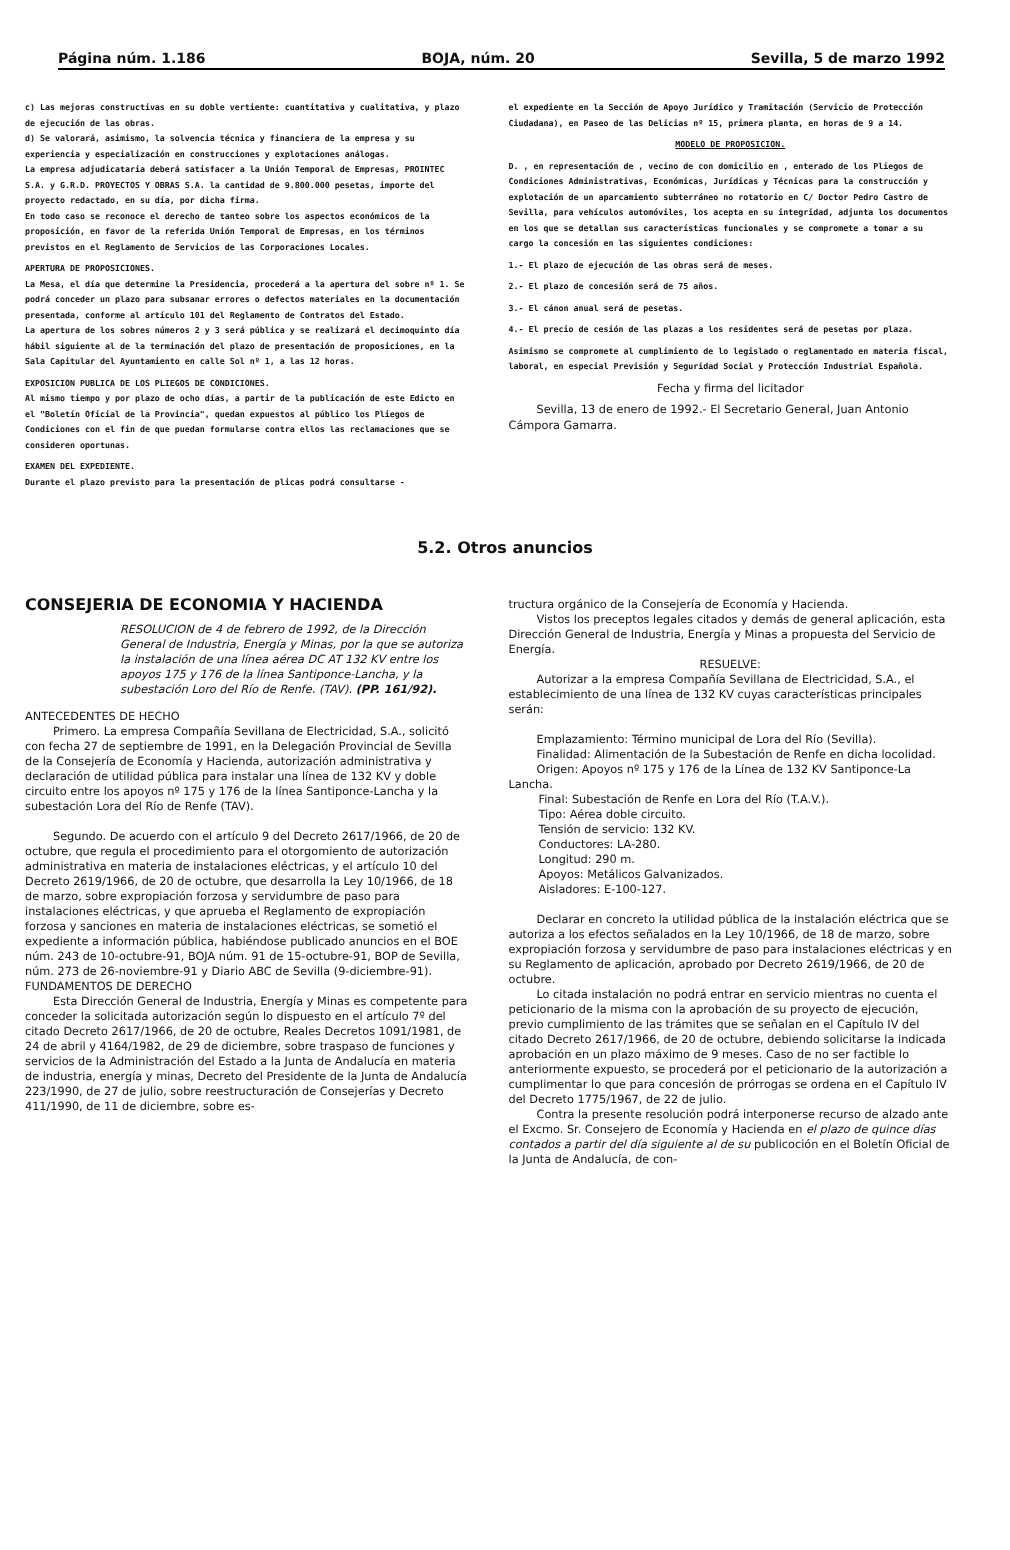Página núm. 1.186 BOJA, núm. 20 Sevilla, 5 de marzo 1992
c) Las mejoras constructivas en su doble vertiente: cuantitativa y cualitativa, y plazo de ejecución de las obras.
d) Se valorará, asimismo, la solvencia técnica y financiera de la empresa y su experiencia y especialización en construcciones y explotaciones análogas.
La empresa adjudicataria deberá satisfacer a la Unión Temporal de Empresas, PROINTEC S.A. y G.R.D. PROYECTOS Y OBRAS S.A. la cantidad de 9.800.000 pesetas, importe del proyecto redactado, en su día, por dicha firma.
En todo caso se reconoce el derecho de tanteo sobre los aspectos económicos de la proposición, en favor de la referida Unión Temporal de Empresas, en los términos previstos en el Reglamento de Servicios de las Corporaciones Locales.
APERTURA DE PROPOSICIONES.
La Mesa, el día que determine la Presidencia, procederá a la apertura del sobre nº 1. Se podrá conceder un plazo para subsanar errores o defectos materiales en la documentación presentada, conforme al artículo 101 del Reglamento de Contratos del Estado.
La apertura de los sobres números 2 y 3 será pública y se realizará el decimoquinto día hábil siguiente al de la terminación del plazo de presentación de proposiciones, en la Sala Capitular del Ayuntamiento en calle Sol nº 1, a las 12 horas.
EXPOSICION PUBLICA DE LOS PLIEGOS DE CONDICIONES.
Al mismo tiempo y por plazo de ocho días, a partir de la publicación de este Edicto en el "Boletín Oficial de la Provincia", quedan expuestos al público los Pliegos de Condiciones con el fin de que puedan formularse contra ellos las reclamaciones que se consideren oportunas.
EXAMEN DEL EXPEDIENTE.
Durante el plazo previsto para la presentación de plicas podrá consultarse -
el expediente en la Sección de Apoyo Jurídico y Tramitación (Servicio de Protección Ciudadana), en Paseo de las Delicias nº 15, primera planta, en horas de 9 a 14.
MODELO DE PROPOSICION.
D. , en representación de , vecino de con domicilio en , enterado de los Pliegos de Condiciones Administrativas, Económicas, Jurídicas y Técnicas para la construcción y explotación de un aparcamiento subterráneo no rotatorio en C/ Doctor Pedro Castro de Sevilla, para vehículos automóviles, los acepta en su integridad, adjunta los documentos en los que se detallan sus características funcionales y se compromete a tomar a su cargo la concesión en las siguientes condiciones:
1.- El plazo de ejecución de las obras será de meses.
2.- El plazo de concesión será de 75 años.
3.- El cánon anual será de pesetas.
4.- El precio de cesión de las plazas a los residentes será de pesetas por plaza.
Asimismo se compromete al cumplimiento de lo legislado o reglamentado en materia fiscal, laboral, en especial Previsión y Seguridad Social y Protección Industrial Española.
Fecha y firma del licitador
Sevilla, 13 de enero de 1992.- El Secretario General, Juan Antonio Cámpora Gamarra.
5.2. Otros anuncios
CONSEJERIA DE ECONOMIA Y HACIENDA
RESOLUCION de 4 de febrero de 1992, de la Dirección General de Industria, Energía y Minas, por la que se autoriza la instalación de una línea aérea DC AT 132 KV entre los apoyos 175 y 176 de la línea Santiponce-Lancha, y la subestación Loro del Río de Renfe. (TAV). (PP. 161/92).
ANTECEDENTES DE HECHO
Primero. La empresa Compañía Sevillana de Electricidad, S.A., solicitó con fecha 27 de septiembre de 1991, en la Delegación Provincial de Sevilla de la Consejería de Economía y Hacienda, autorización administrativa y declaración de utilidad pública para instalar una línea de 132 KV y doble circuito entre los apoyos nº 175 y 176 de la línea Santiponce-Lancha y la subestación Lora del Río de Renfe (TAV).
Segundo. De acuerdo con el artículo 9 del Decreto 2617/1966, de 20 de octubre, que regula el procedimiento para el otorgomiento de autorización administrativa en materia de instalaciones eléctricas, y el artículo 10 del Decreto 2619/1966, de 20 de octubre, que desarrolla la Ley 10/1966, de 18 de marzo, sobre expropiación forzosa y servidumbre de paso para instalaciones eléctricas, y que aprueba el Reglamento de expropiación forzosa y sanciones en materia de instalaciones eléctricas, se sometió el expediente a información pública, habiéndose publicado anuncios en el BOE núm. 243 de 10-octubre-91, BOJA núm. 91 de 15-octubre-91, BOP de Sevilla, núm. 273 de 26-noviembre-91 y Diario ABC de Sevilla (9-diciembre-91).
FUNDAMENTOS DE DERECHO
Esta Dirección General de Industria, Energía y Minas es competente para conceder la solicitada autorización según lo dispuesto en el artículo 7º del citado Decreto 2617/1966, de 20 de octubre, Reales Decretos 1091/1981, de 24 de abril y 4164/1982, de 29 de diciembre, sobre traspaso de funciones y servicios de la Administración del Estado a la Junta de Andalucía en materia de industria, energía y minas, Decreto del Presidente de la Junta de Andalucía 223/1990, de 27 de julio, sobre reestructuración de Consejerías y Decreto 411/1990, de 11 de diciembre, sobre es-
tructura orgánico de la Consejería de Economía y Hacienda.
Vistos los preceptos legales citados y demás de general aplicación, esta Dirección General de Industria, Energía y Minas a propuesta del Servicio de Energía.
RESUELVE:
Autorizar a la empresa Compañía Sevillana de Electricidad, S.A., el establecimiento de una línea de 132 KV cuyas características principales serán:
Emplazamiento: Término municipal de Lora del Río (Sevilla).
Finalidad: Alimentación de la Subestación de Renfe en dicha locolidad.
Origen: Apoyos nº 175 y 176 de la Línea de 132 KV Santiponce-La Lancha.
Final: Subestación de Renfe en Lora del Río (T.A.V.).
Tipo: Aérea doble circuito.
Tensión de servicio: 132 KV.
Conductores: LA-280.
Longitud: 290 m.
Apoyos: Metálicos Galvanizados.
Aisladores: E-100-127.
Declarar en concreto la utilidad pública de la instalación eléctrica que se autoriza a los efectos señalados en la Ley 10/1966, de 18 de marzo, sobre expropiación forzosa y servidumbre de paso para instalaciones eléctricas y en su Reglamento de aplicación, aprobado por Decreto 2619/1966, de 20 de octubre.
Lo citada instalación no podrá entrar en servicio mientras no cuenta el peticionario de la misma con la aprobación de su proyecto de ejecución, previo cumplimiento de las trámites que se señalan en el Capítulo IV del citado Decreto 2617/1966, de 20 de octubre, debiendo solicitarse la indicada aprobación en un plazo máximo de 9 meses. Caso de no ser factible lo anteriormente expuesto, se procederá por el peticionario de la autorización a cumplimentar lo que para concesión de prórrogas se ordena en el Capítulo IV del Decreto 1775/1967, de 22 de julio.
Contra la presente resolución podrá interponerse recurso de alzado ante el Excmo. Sr. Consejero de Economía y Hacienda en el plazo de quince días contados a partir del día siguiente al de su publicoción en el Boletín Oficial de la Junta de Andalucía, de con-